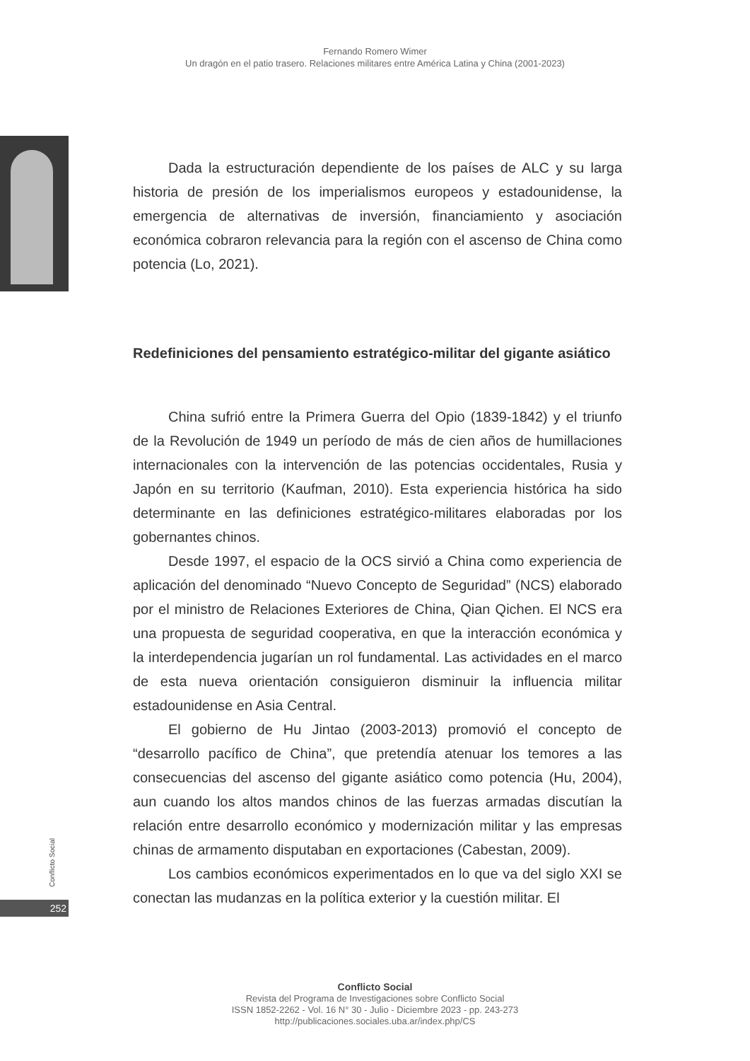Fernando Romero Wimer
Un dragón en el patio trasero. Relaciones militares entre América Latina y China (2001-2023)
Dada la estructuración dependiente de los países de ALC y su larga historia de presión de los imperialismos europeos y estadounidense, la emergencia de alternativas de inversión, financiamiento y asociación económica cobraron relevancia para la región con el ascenso de China como potencia (Lo, 2021).
Redefiniciones del pensamiento estratégico-militar del gigante asiático
China sufrió entre la Primera Guerra del Opio (1839-1842) y el triunfo de la Revolución de 1949 un período de más de cien años de humillaciones internacionales con la intervención de las potencias occidentales, Rusia y Japón en su territorio (Kaufman, 2010). Esta experiencia histórica ha sido determinante en las definiciones estratégico-militares elaboradas por los gobernantes chinos.
Desde 1997, el espacio de la OCS sirvió a China como experiencia de aplicación del denominado “Nuevo Concepto de Seguridad” (NCS) elaborado por el ministro de Relaciones Exteriores de China, Qian Qichen. El NCS era una propuesta de seguridad cooperativa, en que la interacción económica y la interdependencia jugarían un rol fundamental. Las actividades en el marco de esta nueva orientación consiguieron disminuir la influencia militar estadounidense en Asia Central.
El gobierno de Hu Jintao (2003-2013) promovió el concepto de “desarrollo pacífico de China”, que pretendía atenuar los temores a las consecuencias del ascenso del gigante asiático como potencia (Hu, 2004), aun cuando los altos mandos chinos de las fuerzas armadas discutían la relación entre desarrollo económico y modernización militar y las empresas chinas de armamento disputaban en exportaciones (Cabestan, 2009).
Los cambios económicos experimentados en lo que va del siglo XXI se conectan las mudanzas en la política exterior y la cuestión militar. El
Conflicto Social
252
Conflicto Social
Revista del Programa de Investigaciones sobre Conflicto Social
ISSN 1852-2262 - Vol. 16 N° 30 - Julio - Diciembre 2023 - pp. 243-273
http://publicaciones.sociales.uba.ar/index.php/CS